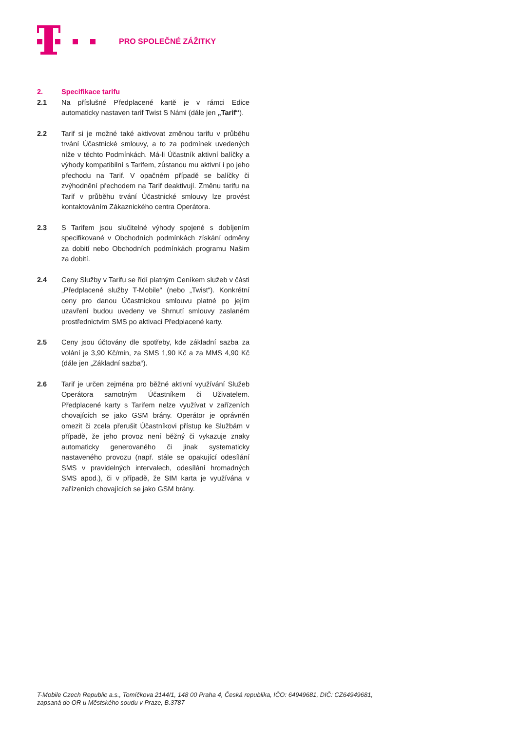PRO SPOLEČNÉ ZÁŽITKY
2. Specifikace tarifu
2.1 Na příslušné Předplacené kartě je v rámci Edice automaticky nastaven tarif Twist S Námi (dále jen „Tarif“).
2.2 Tarif si je možné také aktivovat změnou tarifu v průběhu trvání Účastnické smlouvy, a to za podmínek uvedených níže v těchto Podmínkách. Má-li Účastník aktivní balíčky a výhody kompatibilní s Tarifem, zůstanou mu aktivní i po jeho přechodu na Tarif. V opačném případě se balíčky či zvýhodnění přechodem na Tarif deaktivují. Změnu tarifu na Tarif v průběhu trvání Účastnické smlouvy lze provést kontaktováním Zákaznického centra Operátora.
2.3 S Tarifem jsou slučitelné výhody spojené s dobíjením specifikované v Obchodních podmínkách získání odměny za dobití nebo Obchodních podmínkách programu Našim za dobití.
2.4 Ceny Služby v Tarifu se řídí platným Ceníkem služeb v části „Předplacené služby T-Mobile“ (nebo „Twist“). Konkrétní ceny pro danou Účastnickou smlouvu platné po jejím uzavření budou uvedeny ve Shrnutí smlouvy zaslaném prostřednictvím SMS po aktivaci Předplacené karty.
2.5 Ceny jsou účtovány dle spotřeby, kde základní sazba za volání je 3,90 Kč/min, za SMS 1,90 Kč a za MMS 4,90 Kč (dále jen „Základní sazba“).
2.6 Tarif je určen zejména pro běžné aktivní využívání Služeb Operátora samotným Účastníkem či Uživatelem. Předplacené karty s Tarifem nelze využívat v zařízeních chovajících se jako GSM brány. Operátor je oprávněn omezit či zcela přerušit Účastníkovi přístup ke Službám v případě, že jeho provoz není běžný či vykazuje znaky automaticky generovaného či jinak systematicky nastaveného provozu (např. stále se opakující odesílání SMS v pravidelných intervalech, odesílání hromadných SMS apod.), či v případě, že SIM karta je využívána v zařízeních chovajících se jako GSM brány.
T-Mobile Czech Republic a.s., Tomíčkova 2144/1, 148 00 Praha 4, Česká republika, IČO: 64949681, DIČ: CZ64949681,
zapsaná do OR u Městského soudu v Praze, B.3787